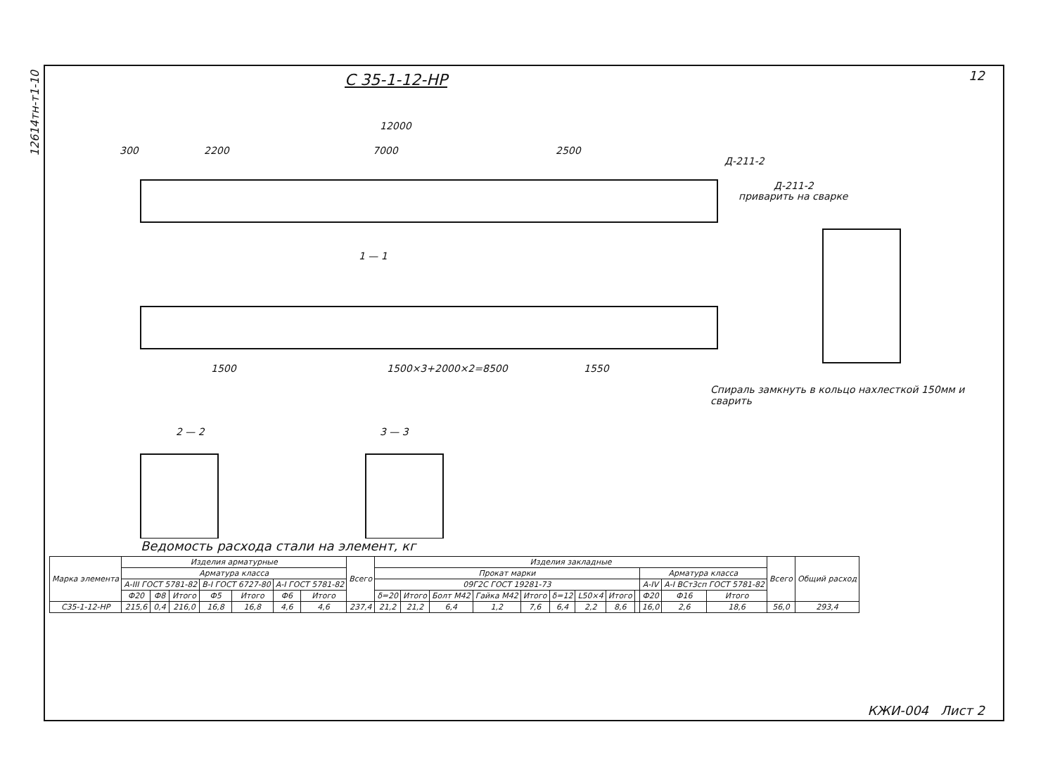12614тн-т1-10
12
С 35-1-12-НР
12000
300 2200 7000 2500
Д-211-2
1 — 1
1500 1500×3+2000×2=8500 1550
Спираль замкнуть в кольцо нахлесткой 150мм и сварить
2 — 2 3 — 3
Д-211-2
приварить на сварке
Ведомость расхода стали на элемент, кг
| Марка элемента | Изделия арматурные | | | | | | | Всего | Изделия закладные | | | | | | | | | | | | Всего | Общий расход |
| --- | --- | --- | --- | --- | --- | --- | --- | --- | --- | --- | --- | --- | --- | --- | --- | --- | --- | --- | --- | --- | --- | --- |
| | Арматура класса | | | | | | | | Прокат марки | | | | | | | | | Арматура класса | | | | |
| | А-III ГОСТ 5781-82 | | | В-I ГОСТ 6727-80 | | А-I ГОСТ 5781-82 | | | 09Г2С ГОСТ 19281-73 | | | | | | | | | А-IV | А-I ВСт3сп ГОСТ 5781-82 | | | |
| | Ф20 | Ф8 | Итого | Ф5 | Итого | Ф6 | Итого | | δ=20 | Итого | Болт М42 | Гайка М42 | Итого | δ=12 | L50×4 | Итого | | Ф20 | Ф16 | Итого | | |
| С35-1-12-НР | 215,6 | 0,4 | 216,0 | 16,8 | 16,8 | 4,6 | 4,6 | 237,4 | 21,2 | 21,2 | 6,4 | 1,2 | 7,6 | 6,4 | 2,2 | 8,6 | | 16,0 | 2,6 | 18,6 | 56,0 | 293,4 |
КЖИ-004 Лист 2